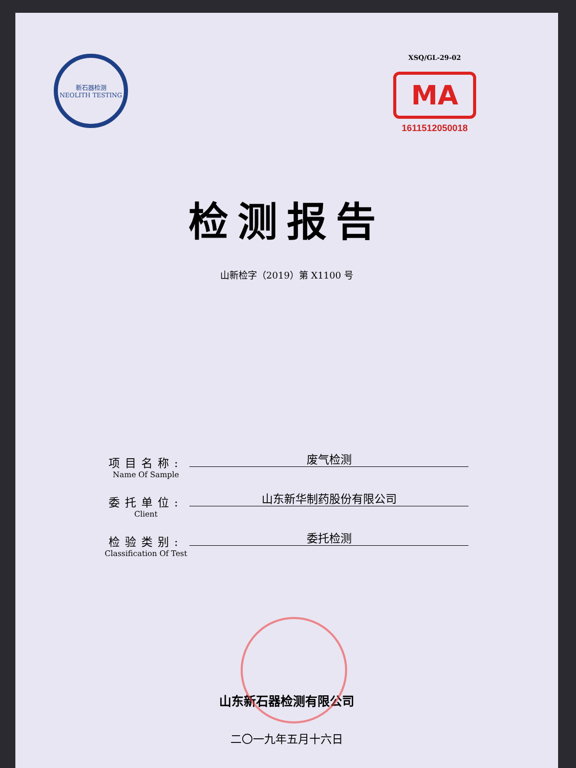新石器检测
NEOLITH TESTING
XSQ/GL-29-02
MA
161151205001​8
检测报告
山新检字（2019）第 X1100 号
项目名称:
Name Of Sample
废气检测
委托单位:
Client
山东新华制药股份有限公司
检验类别:
Classification Of Test
委托检测
山东新石器检测有限公司
二〇一九年五月十六日